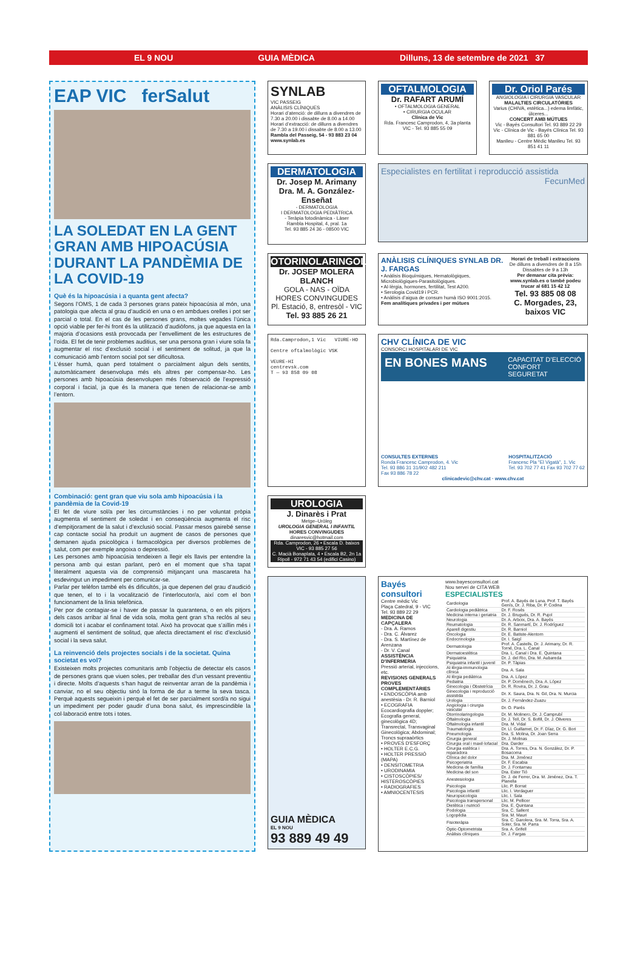EL 9 NOU GUIA MÈDICA Dilluns, 13 de setembre de 2021 37
EAP VIC ferSalut
LA SOLEDAT EN LA GENT GRAN AMB HIPOACÚSIA DURANT LA PANDÈMIA DE LA COVID-19
Què és la hipoacúsia i a quanta gent afecta?
Segons l’OMS, 1 de cada 3 persones grans pateix hipoacúsia al món, una patologia que afecta al grau d’audició en una o en ambdues orelles i pot ser parcial o total. En el cas de les persones grans, moltes vegades l’única opció viable per fer-hi front és la utilització d’audiòfons, ja que aquesta en la majoria d’ocasions està provocada per l’envelliment de les estructures de l’oïda. El fet de tenir problemes auditius, ser una persona gran i viure sola fa augmentar el risc d’exclusió social i el sentiment de solitud, ja que la comunicació amb l’entorn social pot ser dificultosa.
L’ésser humà, quan perd totalment o parcialment algun dels sentits, automàticament desenvolupa més els altres per compensar-ho. Les persones amb hipoacúsia desenvolupen més l’observació de l’expressió corporal i facial, ja que és la manera que tenen de relacionar-se amb l’entorn.
Combinació: gent gran que viu sola amb hipoacúsia i la pandèmia de la Covid-19
El fet de viure sol/a per les circumstàncies i no per voluntat pròpia augmenta el sentiment de soledat i en conseqüència augmenta el risc d’empitjorament de la salut i d’exclusió social. Passar mesos gairebé sense cap contacte social ha produït un augment de casos de persones que demanen ajuda psicològica i farmacològica per diversos problemes de salut, com per exemple angoixa o depressió.
Les persones amb hipoacúsia tendeixen a llegir els llavis per entendre la persona amb qui estan parlant, però en el moment que s’ha tapat literalment aquesta via de comprensió mitjançant una mascareta ha esdevingut un impediment per comunicar-se.
Parlar per telèfon també els és dificultós, ja que depenen del grau d’audició que tenen, el to i la vocalització de l’interlocutor/a, així com el bon funcionament de la línia telefònica.
Per por de contagiar-se i haver de passar la quarantena, o en els pitjors dels casos arribar al final de vida sola, molta gent gran s’ha reclòs al seu domicili tot i acabar el confinament total. Això ha provocat que s’aïllin més i augmenti el sentiment de solitud, que afecta directament el risc d’exclusió social i la seva salut.
La reinvenció dels projectes socials i de la societat. Quina societat es vol?
Existeixen molts projectes comunitaris amb l’objectiu de detectar els casos de persones grans que viuen soles, per treballar des d’un vessant preventiu i directe. Molts d’aquests s’han hagut de reinventar arran de la pandèmia i canviar, no el seu objectiu sinó la forma de dur a terme la seva tasca. Perquè aquests segueixin i perquè el fet de ser parcialment sord/a no sigui un impediment per poder gaudir d’una bona salut, és imprescindible la col·laboració entre tots i totes.
SYNLAB
VIC PASSEIG
ANÀLISIS CLÍNIQUES
Horari d’atenció: de dilluns a divendres de 7.30 a 20.00 i dissabte de 8.00 a 14.00
Horari d’extracció: de dilluns a divendres de 7.30 a 19.00 i dissabte de 8.00 a 13.00
Rambla del Passeig, 54 - 93 883 23 04 www.synlab.es
OFTALMOLOGIA
Dr. RAFART ARUMÍ
• OFTALMOLOGIA GENERAL
• CIRURGIA OCULAR
Clínica de Vic
Rda. Francesc Camprodon, 4, 3a planta
VIC - Tel. 93 885 55 09
Dr. Oriol Parés
ANGIOLOGIA i CIRURGIA VASCULAR
MALALTIES CIRCULATÒRIES
Varius (CHIVA, estètica...) edema limfàtic, úlceres...
CONCERT AMB MÚTUES
Vic - Bayés Consultori Tel. 93 889 22 29
Vic - Clínica de Vic - Bayés Clínica Tel. 93 881 65 00
Manlleu - Centre Mèdic Manlleu Tel. 93 851 41 11
DERMATOLOGIA
Dr. Josep M. Arimany
Dra. M. A. González-Enseñat
- DERMATOLOGIA
I DERMATOLOGIA PEDIÀTRICA
- Teràpia fotodinàmica - Làser
Rambla Hospital, 4, pral. 1a
Tel. 93 885 24 36 - 08500 VIC
Especialistes en fertilitat i reproducció assistida FecunMed
OTORINOLARINGOLOGIA
Dr. JOSEP MOLERA BLANCH
GOLA - NAS - OÏDA
HORES CONVINGUDES
Pl. Estació, 8, entresòl - VIC
Tel. 93 885 26 21
ANÀLISIS CLÍNIQUES SYNLAB DR. J. FARGAS
• Anàlisis Bioquímiques, Hematològiques, Microbiològiques-Parasitològiques.
• Al·lèrgia, hormones, fertilitat, Test A200.
• Serologia Covid19 i PCR.
• Anàlisis d’aigua de consum humà ISO 9001:2015.
Fem analítiques privades i per mútues
Horari de treball i extraccions
De dilluns a divendres de 8 a 15h
Dissabtes de 9 a 13h
Per demanar cita prèvia: www.synlab.es o també podeu trucar al 681 15 42 12
Tel. 93 885 08 08
C. Morgades, 23, baixos VIC
Rda.Camprodon,1 Vic VIURE-HO
Centre oftalmològic VSK
VEURE-HI
centrevsk.com
T — 93 858 09 08
CHV CLÍNICA DE VIC
CONSORCI HOSPITALARI DE VIC
EN BONES MANS CAPACITAT D’ELECCIÓ
CONFORT
SEGURETAT
CONSULTES EXTERNES
Ronda Francesc Camprodon, 4. Vic
Tel. 93 886 31 31/902 482 211
Fax 93 886 78 22 HOSPITALITZACIÓ
Francesc Pla “El Vigatà”, 1. Vic
Tel. 93 702 77 41 Fax 93 702 77 62
clinicadevic@chv.cat · www.chv.cat
UROLOGIA
J. Dinarès i Prat
Metge–Uròleg
UROLOGIA GENERAL I INFANTIL
HORES CONVINGUDES
dinaresvic@hotmail.com
Rda. Camprodon, 26 • Escala D. baixos
VIC - 93 885 27 56
C. Macià Bonaplata, 4 • Escala B2, 2n 1a
Ripoll - 972 71 43 54 (edifici Casino)
GUIA MÈDICA
EL 9 NOU
93 889 49 49
Bayés consultori
Centre mèdic Vic
Plaça Catedral, 9 - VIC
Tel. 93 889 22 29
MEDICINA DE CAPÇALERA
- Dra. A. Ramos
- Dra. C. Álvarez
- Dra. S. Martínez de Arenzana
- Dr. V. Canal
ASSISTÈNCIA D'INFERMERIA
Pressió arterial, injeccions, etc.
REVISIONS GENERALS
PROVES COMPLEMENTÀRIES
• ENDOSCÒPIA amb anestèsia - Dr. R. Barniol
• ECOGRAFIA
Ecocardiografia doppler; Ecografia general, ginecològica 4D; Transrectal, Transvaginal Ginecològica; Abdominal; Troncs supraaòrtics
• PROVES D'ESFORÇ
• HOLTER E.C.G.
• HOLTER PRESSIÓ (MAPA)
• DENSITOMETRIA
• URODINAMIA
• CISTOSCÒPIES/ HISTEROSCÒPIES
• RADIOGRAFIES
• AMNIOCENTESIS
www.bayesconsultori.cat
Nou servei de CITA WEB
ESPECIALISTES
| Cardiologia | Prof. A. Bayés de Luna, Prof. T. Bayés Genís, Dr. J. Riba, Dr. P. Codina |
| Cardiologia pediàtrica | Dr. F. Rosés |
| Medicina interna i geriatria | Dr. J. Brugués, Dr. R. Pujol |
| Neurologia | Dr. A. Arboix, Dra. A. Bayés |
| Reumatologia | Dr. R. Sanmartí, Dr. J. Rodríguez |
| Aparell digestiu | Dr. R. Barniol |
| Oncologia | Dr. E. Batiste-Alentorn |
| Endocrinologia | Dr. I. Saigí |
| Dermatologia | Prof. A. Castells, Dr. J. Arimany, Dr. R. Torné, Dra. L. Canal |
| Dermatoestètica | Dra. L. Canal i Dra. E. Quintana |
| Psiquiatria | Dr. J. del Rio, Dra. M. Aubareda |
| Psiquiatria infantil i juvenil | Dr. P. Tàpias |
| Al·lèrgia-immunologia clínica | Dra. A. Sala |
| Al·lèrgia pediàtrica | Dra. A. López |
| Pediatria | Dr. P. Domènech, Dra. A. López |
| Ginecologia i Obstetrícia | Dr. R. Rovira, Dr. J. Grau |
| Ginecologia i reproducció assistida | Dr. X. Saura, Dra. N. Gil, Dra. N. Murcia |
| Urologia | Dr. J. Fernández-Zuazu |
| Angiologia i cirurgia vascular | Dr. O. Parés |
| Otorrinolaringologia | Dr. M. Molinero, Dr. J. Camprubí |
| Oftalmologia | Dr. J. Tell, Dr. S. Bofill, Dr. J. Oliveres |
| Oftalmologia infantil | Dra. M. Vidal |
| Traumatologia | Dr. Ll. Guillamet, Dr. F. Díaz, Dr. G. Bori |
| Pneumologia | Dra. S. Molina, Dr. Joan Serra |
| Cirurgia general | Dr. J. Molinas |
| Cirurgia oral i maxil·lofacial | Dra. Darder |
| Cirurgia estètica i reparadora | Dra. A. Torres, Dra. N. González, Dr. P. Bosacoma |
| Clínica del dolor | Dra. M. Jiménez |
| Psicogeriatria | Dr. F. Escabia |
| Medicina de família | Dr. J. Fontarnau |
| Medicina del son | Dra. Ester Tió |
| Anestesiologia | Dr. J. de Ferrer, Dra. M. Jiménez, Dra. T. Planella |
| Psicologia | Llic. P. Borrat |
| Psicologia infantil | Llic. I. Verdaguer |
| Neuropsicologia | Llic. I. Sala |
| Psicologia transpersonal | Llic. M. Pellicer |
| Dietètica i nutrició | Dra. E. Quintana |
| Podologia | Sra. C. Sallent |
| Logopèdia | Sra. M. Mauri |
| Fisioteràpia | Sra. C. Garolera, Sra. M. Torra, Sra. A. Soler, Sra. M. Parra |
| Òptic-Optometrista | Sra. A. Grifell |
| Anàlisis clíniques | Dr. J. Fargas |